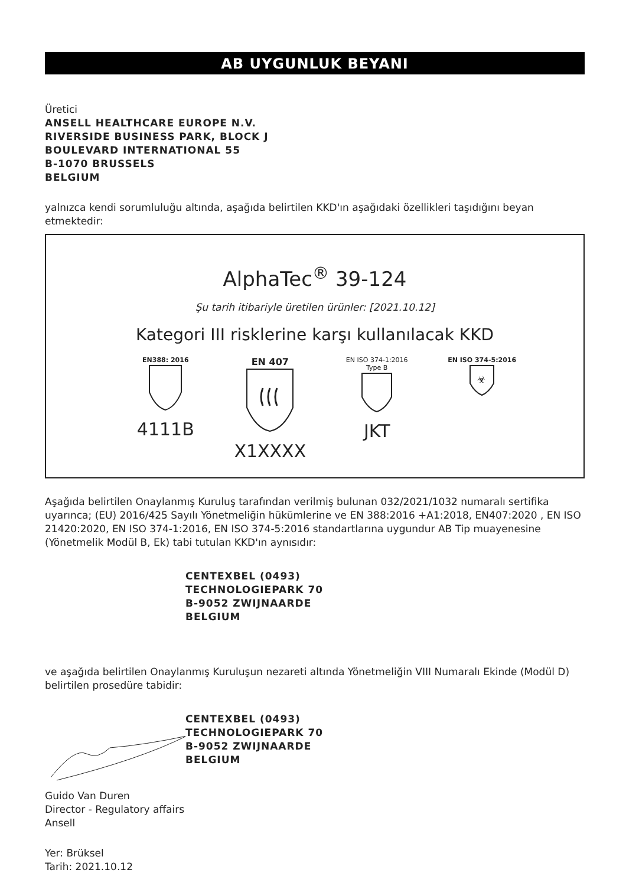AB UYGUNLUK BEYANI
Üretici
ANSELL HEALTHCARE EUROPE N.V.
RIVERSIDE BUSINESS PARK, BLOCK J
BOULEVARD INTERNATIONAL 55
B-1070 BRUSSELS
BELGIUM
yalnızca kendi sorumluluğu altında, aşağıda belirtilen KKD'ın aşağıdaki özellikleri taşıdığını beyan etmektedir:
AlphaTec<sup>®</sup> 39-124
Şu tarih itibariyle üretilen ürünler: [2021.10.12]
Kategori III risklerine karşı kullanılacak KKD
EN388: 2016
4111B
EN 407
X1XXXX
EN ISO 374-1:2016
Type B
JKT
EN ISO 374-5:2016
☣
Aşağıda belirtilen Onaylanmış Kuruluş tarafından verilmiş bulunan 032/2021/1032 numaralı sertifika uyarınca; (EU) 2016/425 Sayılı Yönetmeliğin hükümlerine ve EN 388:2016 +A1:2018, EN407:2020 , EN ISO 21420:2020, EN ISO 374-1:2016, EN ISO 374-5:2016 standartlarına uygundur AB Tip muayenesine (Yönetmelik Modül B, Ek) tabi tutulan KKD'ın aynısıdır:
CENTEXBEL (0493)
TECHNOLOGIEPARK 70
B-9052 ZWIJNAARDE
BELGIUM
ve aşağıda belirtilen Onaylanmış Kuruluşun nezareti altında Yönetmeliğin VIII Numaralı Ekinde (Modül D) belirtilen prosedüre tabidir:
CENTEXBEL (0493)
TECHNOLOGIEPARK 70
B-9052 ZWIJNAARDE
BELGIUM
Guido Van Duren
Director - Regulatory affairs
Ansell
Yer: Brüksel
Tarih: 2021.10.12